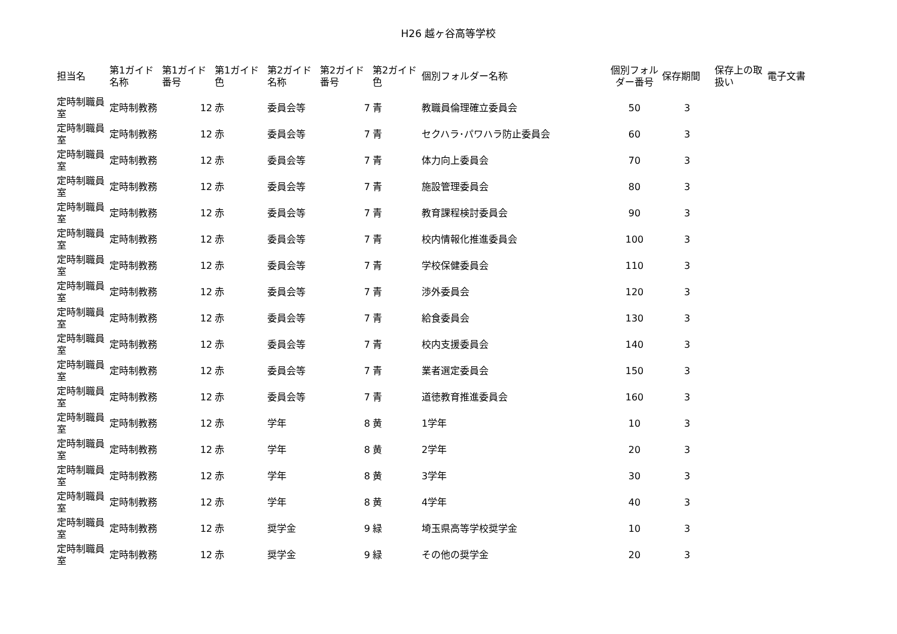H26 越ヶ谷高等学校
| 担当名 | 第1ガイド名称 | 第1ガイド番号 | 第1ガイド色 | 第2ガイド名称 | 第2ガイド番号 | 第2ガイド色 | 個別フォルダー名称 | 個別フォルダー番号 | 保存期間 | 保存上の取扱い | 電子文書 |
| --- | --- | --- | --- | --- | --- | --- | --- | --- | --- | --- | --- |
| 定時制職員室 | 定時制教務 | 12 | 赤 | 委員会等 | 7 | 青 | 教職員倫理確立委員会 | 50 | 3 | | |
| 定時制職員室 | 定時制教務 | 12 | 赤 | 委員会等 | 7 | 青 | セクハラ･パワハラ防止委員会 | 60 | 3 | | |
| 定時制職員室 | 定時制教務 | 12 | 赤 | 委員会等 | 7 | 青 | 体力向上委員会 | 70 | 3 | | |
| 定時制職員室 | 定時制教務 | 12 | 赤 | 委員会等 | 7 | 青 | 施設管理委員会 | 80 | 3 | | |
| 定時制職員室 | 定時制教務 | 12 | 赤 | 委員会等 | 7 | 青 | 教育課程検討委員会 | 90 | 3 | | |
| 定時制職員室 | 定時制教務 | 12 | 赤 | 委員会等 | 7 | 青 | 校内情報化推進委員会 | 100 | 3 | | |
| 定時制職員室 | 定時制教務 | 12 | 赤 | 委員会等 | 7 | 青 | 学校保健委員会 | 110 | 3 | | |
| 定時制職員室 | 定時制教務 | 12 | 赤 | 委員会等 | 7 | 青 | 渉外委員会 | 120 | 3 | | |
| 定時制職員室 | 定時制教務 | 12 | 赤 | 委員会等 | 7 | 青 | 給食委員会 | 130 | 3 | | |
| 定時制職員室 | 定時制教務 | 12 | 赤 | 委員会等 | 7 | 青 | 校内支援委員会 | 140 | 3 | | |
| 定時制職員室 | 定時制教務 | 12 | 赤 | 委員会等 | 7 | 青 | 業者選定委員会 | 150 | 3 | | |
| 定時制職員室 | 定時制教務 | 12 | 赤 | 委員会等 | 7 | 青 | 道徳教育推進委員会 | 160 | 3 | | |
| 定時制職員室 | 定時制教務 | 12 | 赤 | 学年 | 8 | 黄 | 1学年 | 10 | 3 | | |
| 定時制職員室 | 定時制教務 | 12 | 赤 | 学年 | 8 | 黄 | 2学年 | 20 | 3 | | |
| 定時制職員室 | 定時制教務 | 12 | 赤 | 学年 | 8 | 黄 | 3学年 | 30 | 3 | | |
| 定時制職員室 | 定時制教務 | 12 | 赤 | 学年 | 8 | 黄 | 4学年 | 40 | 3 | | |
| 定時制職員室 | 定時制教務 | 12 | 赤 | 奨学金 | 9 | 緑 | 埼玉県高等学校奨学金 | 10 | 3 | | |
| 定時制職員室 | 定時制教務 | 12 | 赤 | 奨学金 | 9 | 緑 | その他の奨学金 | 20 | 3 | | |